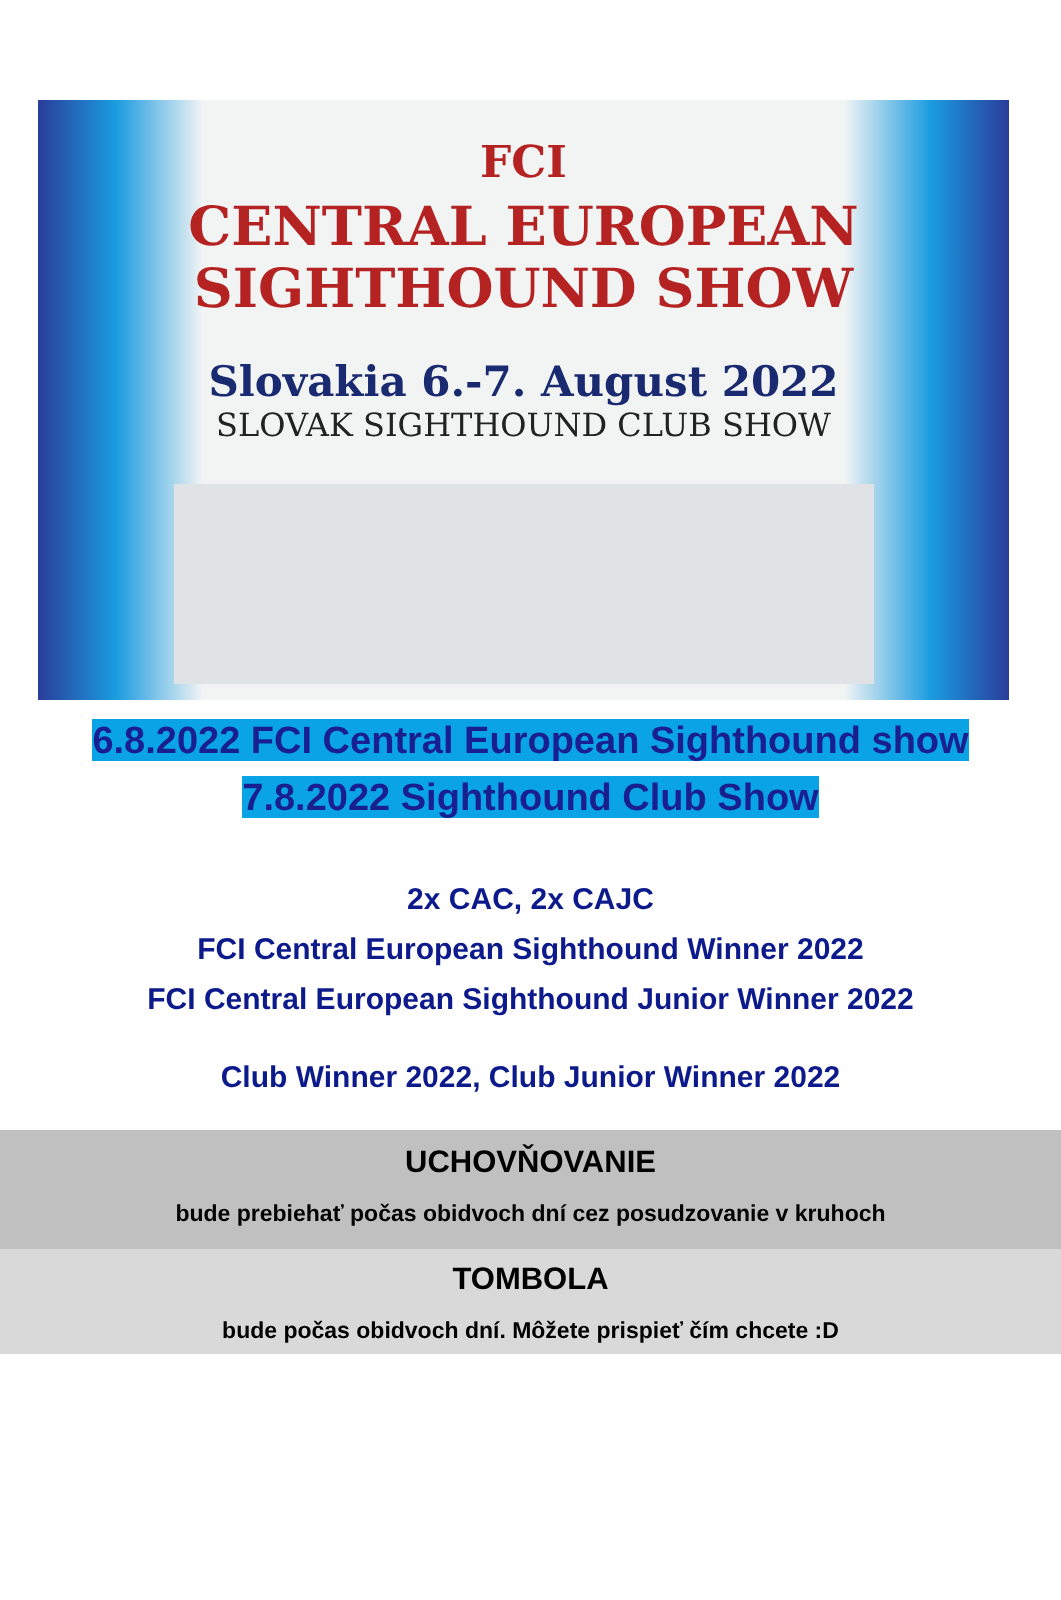FCI
CENTRAL EUROPEAN
SIGHTHOUND SHOW
Slovakia 6.-7. August 2022
SLOVAK SIGHTHOUND CLUB SHOW
6.8.2022 FCI Central European Sighthound show
7.8.2022 Sighthound Club Show
2x CAC, 2x CAJC
FCI Central European Sighthound Winner 2022
FCI Central European Sighthound Junior Winner 2022
Club Winner 2022, Club Junior Winner 2022
UCHOVŇOVANIE
bude prebiehať počas obidvoch dní cez posudzovanie v kruhoch
TOMBOLA
bude počas obidvoch dní. Môžete prispieť čím chcete :D